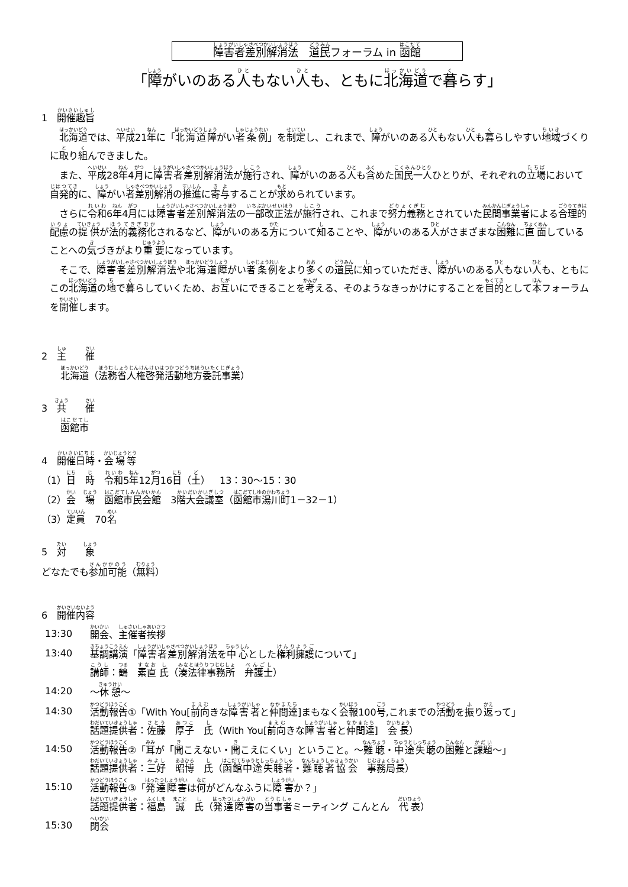障害者差別解消法　道民フォーラム in 函館
「障がいのある人もない人も、ともに北海道で暮らす」
1　開催趣旨
北海道では、平成21年に「北海道障がい者条例」を制定し、これまで、障がいのある人もない人も暮らしやすい地域づくりに取り組んできました。
また、平成28年4月に障害者差別解消法が施行され、障がいのある人も含めた国民一人ひとりが、それぞれの立場において自発的に、障がい者差別解消の推進に寄与することが求められています。
さらに令和6年4月には障害者差別解消法の一部改正法が施行され、これまで努力義務とされていた民間事業者による合理的配慮の提供が法的義務化されるなど、障がいのある方について知ることや、障がいのある人がさまざまな困難に直面していることへの気づきがより重要になっています。
そこで、障害者差別解消法や北海道障がい者条例をより多くの道民に知っていただき、障がいのある人もない人も、ともにこの北海道の地で暮らしていくため、お互いにできることを考える、そのようなきっかけにすることを目的として本フォーラムを開催します。
2　主　　催
北海道（法務省人権啓発活動地方委託事業）
3　共　　催
函館市
4　開催日時・会場等
（1）日　時　令和5年12月16日（土）　13：30～15：30
（2）会　場　函館市民会館　3階大会議室（函館市湯川町1－32－1）
（3）定員　70名
5　対　　象
どなたでも参加可能（無料）
6　開催内容
13:30 開会、主催者挨拶
13:40 基調講演「障害者差別解消法を中心とした権利擁護について」
講師：鶴　素直 氏（湊法律事務所　弁護士）
14:20 ～休憩～
14:30 活動報告①「With You[前向きな障害者と仲間達]まもなく会報100号,これまでの活動を振り返って」
話題提供者：佐藤　厚子　氏（With You[前向きな障害者と仲間達]　会長）
14:50 活動報告②「耳が「聞こえない・聞こえにくい」ということ。～難聴・中途失聴の困難と課題～」
話題提供者：三好　昭博　氏（函館中途失聴者・難聴者協会　事務局長）
15:10 活動報告③「発達障害は何がどんなふうに障害か？」
話題提供者：福島　誠　氏（発達障害の当事者ミーティング こんとん　代表）
15:30 閉会